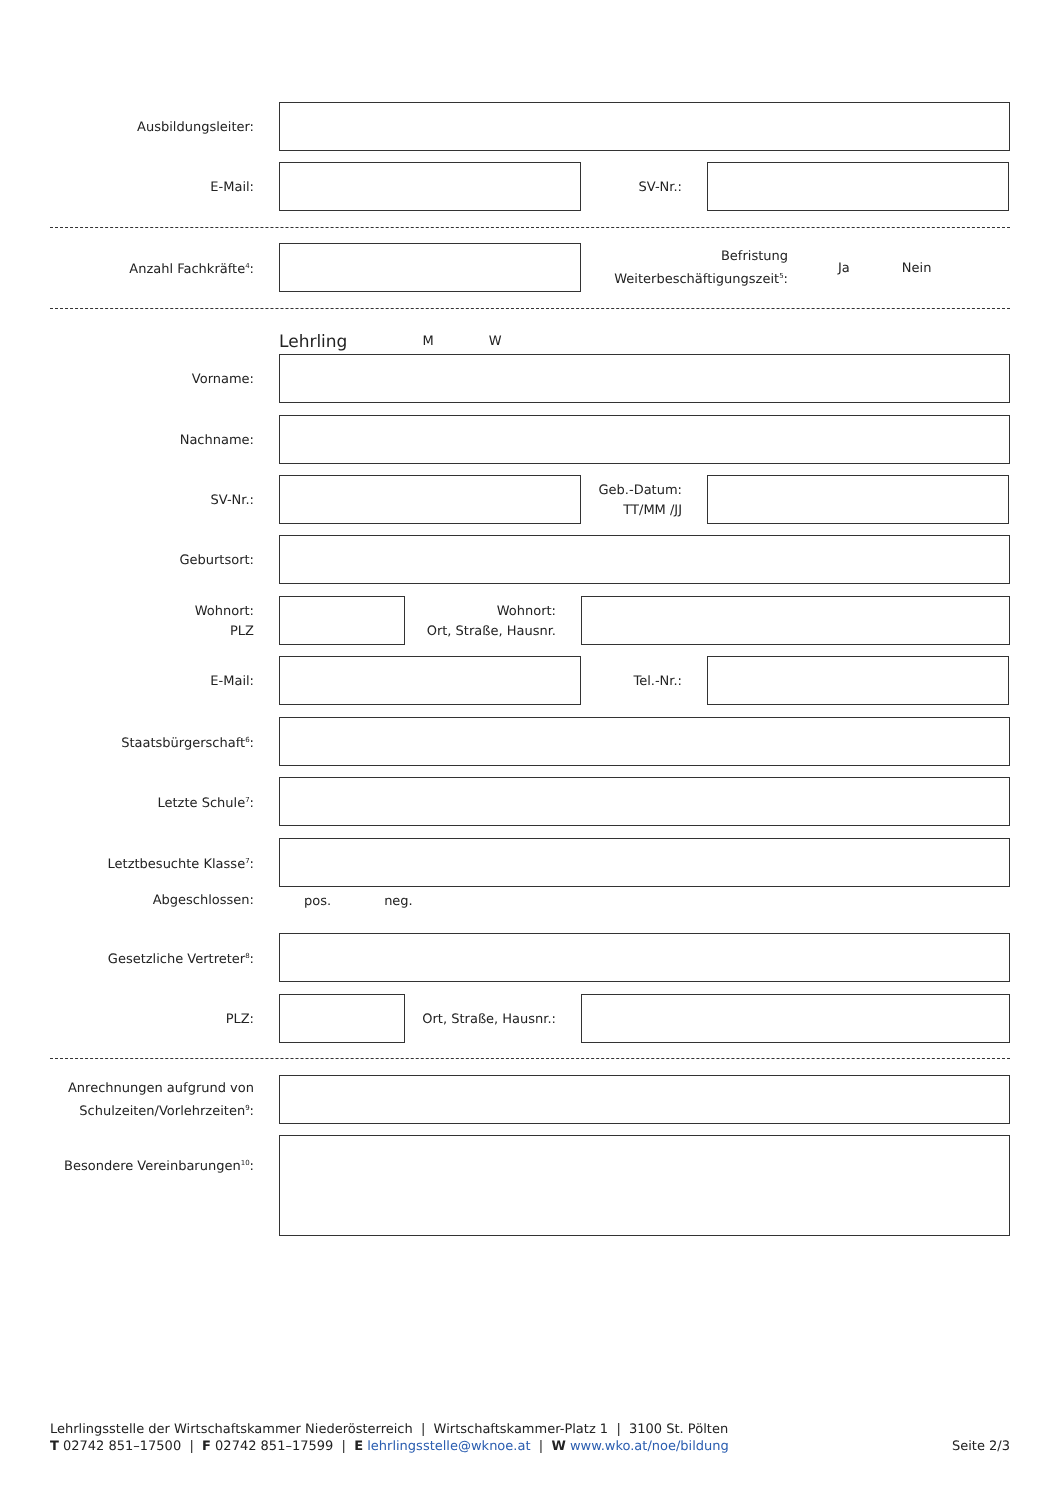Ausbildungsleiter:
E-Mail: SV-Nr.:
Anzahl Fachkräfte<sup>4</sup>:
Befristung
Weiterbeschäftigungszeit<sup>5</sup>:
Ja Nein
Lehrling
M W
Vorname:
Nachname:
SV-Nr.:
Geb.-Datum:
TT/MM /JJ
Geburtsort:
Wohnort:
PLZ
Wohnort:
Ort, Straße, Hausnr.
E-Mail: Tel.-Nr.:
Staatsbürgerschaft<sup>6</sup>:
Letzte Schule<sup>7</sup>:
Letztbesuchte Klasse<sup>7</sup>:
Abgeschlossen:
pos. neg.
Gesetzliche Vertreter<sup>8</sup>:
PLZ:
Ort, Straße, Hausnr.:
Anrechnungen aufgrund von Schulzeiten/Vorlehrzeiten<sup>9</sup>:
Besondere Vereinbarungen<sup>10</sup>:
Lehrlingsstelle der Wirtschaftskammer Niederösterreich | Wirtschaftskammer-Platz 1 | 3100 St. Pölten
T 02742 851–17500 | F 02742 851–17599 | E lehrlingsstelle@wknoe.at | W www.wko.at/noe/bildung Seite 2/3